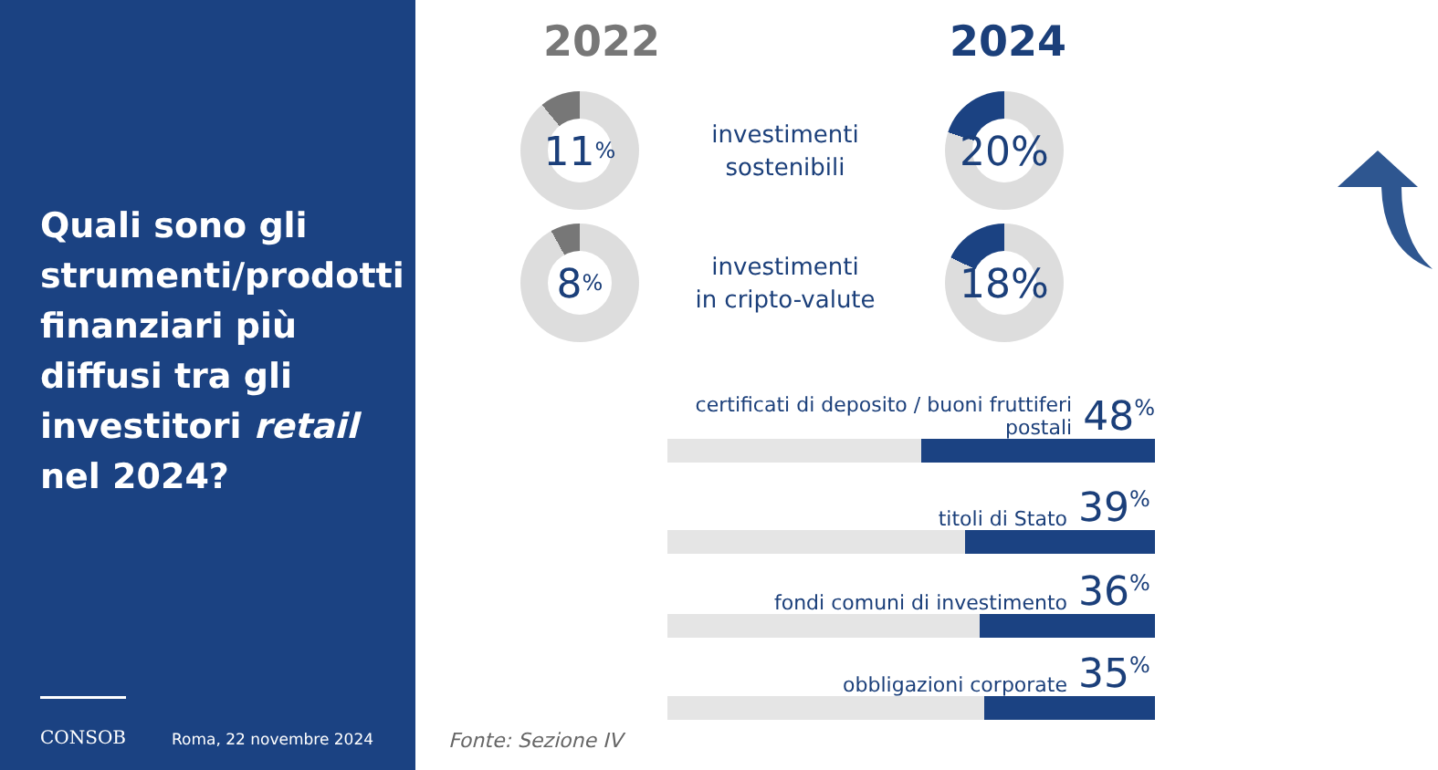Quali sono gli strumenti/prodotti finanziari più diffusi tra gli investitori retail nel 2024?
CONSOB
Roma, 22 novembre 2024
2022 2024
11<sup>%</sup>
investimenti
sostenibili
20%
8<sup>%</sup>
investimenti
in cripto-valute
18%
certificati di deposito / buoni fruttiferi postali 48<sup>%</sup>
titoli di Stato 39<sup>%</sup>
fondi comuni di investimento 36<sup>%</sup>
obbligazioni corporate 35<sup>%</sup>
Fonte: Sezione IV